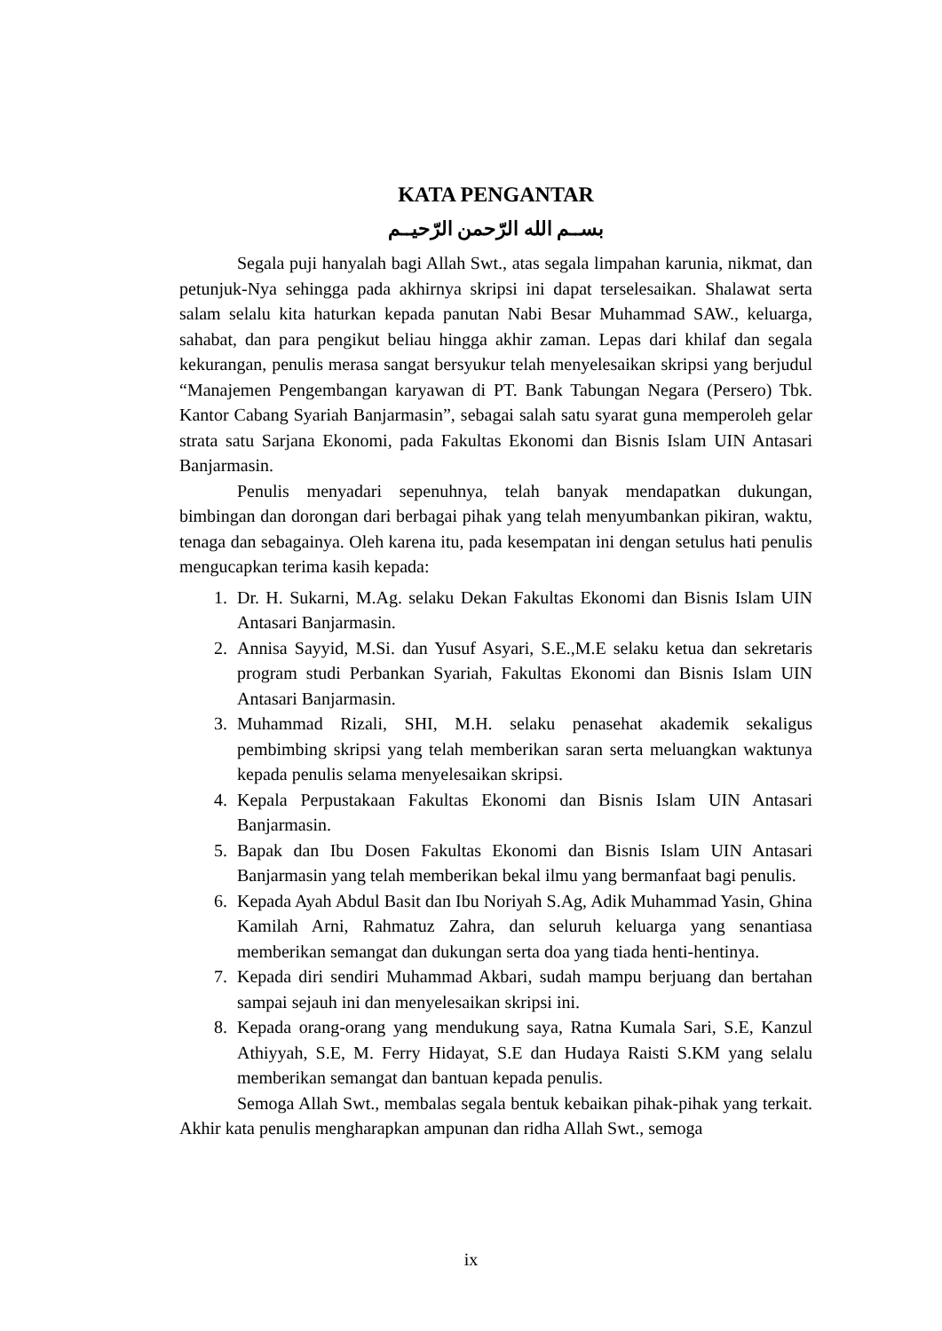KATA PENGANTAR
بســم الله الرّحمن الرّحيــم
Segala puji hanyalah bagi Allah Swt., atas segala limpahan karunia, nikmat, dan petunjuk-Nya sehingga pada akhirnya skripsi ini dapat terselesaikan. Shalawat serta salam selalu kita haturkan kepada panutan Nabi Besar Muhammad SAW., keluarga, sahabat, dan para pengikut beliau hingga akhir zaman. Lepas dari khilaf dan segala kekurangan, penulis merasa sangat bersyukur telah menyelesaikan skripsi yang berjudul “Manajemen Pengembangan karyawan di PT. Bank Tabungan Negara (Persero) Tbk. Kantor Cabang Syariah Banjarmasin”, sebagai salah satu syarat guna memperoleh gelar strata satu Sarjana Ekonomi, pada Fakultas Ekonomi dan Bisnis Islam UIN Antasari Banjarmasin.
Penulis menyadari sepenuhnya, telah banyak mendapatkan dukungan, bimbingan dan dorongan dari berbagai pihak yang telah menyumbankan pikiran, waktu, tenaga dan sebagainya. Oleh karena itu, pada kesempatan ini dengan setulus hati penulis mengucapkan terima kasih kepada:
1. Dr. H. Sukarni, M.Ag. selaku Dekan Fakultas Ekonomi dan Bisnis Islam UIN Antasari Banjarmasin.
2. Annisa Sayyid, M.Si. dan Yusuf Asyari, S.E.,M.E selaku ketua dan sekretaris program studi Perbankan Syariah, Fakultas Ekonomi dan Bisnis Islam UIN Antasari Banjarmasin.
3. Muhammad Rizali, SHI, M.H. selaku penasehat akademik sekaligus pembimbing skripsi yang telah memberikan saran serta meluangkan waktunya kepada penulis selama menyelesaikan skripsi.
4. Kepala Perpustakaan Fakultas Ekonomi dan Bisnis Islam UIN Antasari Banjarmasin.
5. Bapak dan Ibu Dosen Fakultas Ekonomi dan Bisnis Islam UIN Antasari Banjarmasin yang telah memberikan bekal ilmu yang bermanfaat bagi penulis.
6. Kepada Ayah Abdul Basit dan Ibu Noriyah S.Ag, Adik Muhammad Yasin, Ghina Kamilah Arni, Rahmatuz Zahra, dan seluruh keluarga yang senantiasa memberikan semangat dan dukungan serta doa yang tiada henti-hentinya.
7. Kepada diri sendiri Muhammad Akbari, sudah mampu berjuang dan bertahan sampai sejauh ini dan menyelesaikan skripsi ini.
8. Kepada orang-orang yang mendukung saya, Ratna Kumala Sari, S.E, Kanzul Athiyyah, S.E, M. Ferry Hidayat, S.E dan Hudaya Raisti S.KM yang selalu memberikan semangat dan bantuan kepada penulis.
Semoga Allah Swt., membalas segala bentuk kebaikan pihak-pihak yang terkait. Akhir kata penulis mengharapkan ampunan dan ridha Allah Swt., semoga
ix